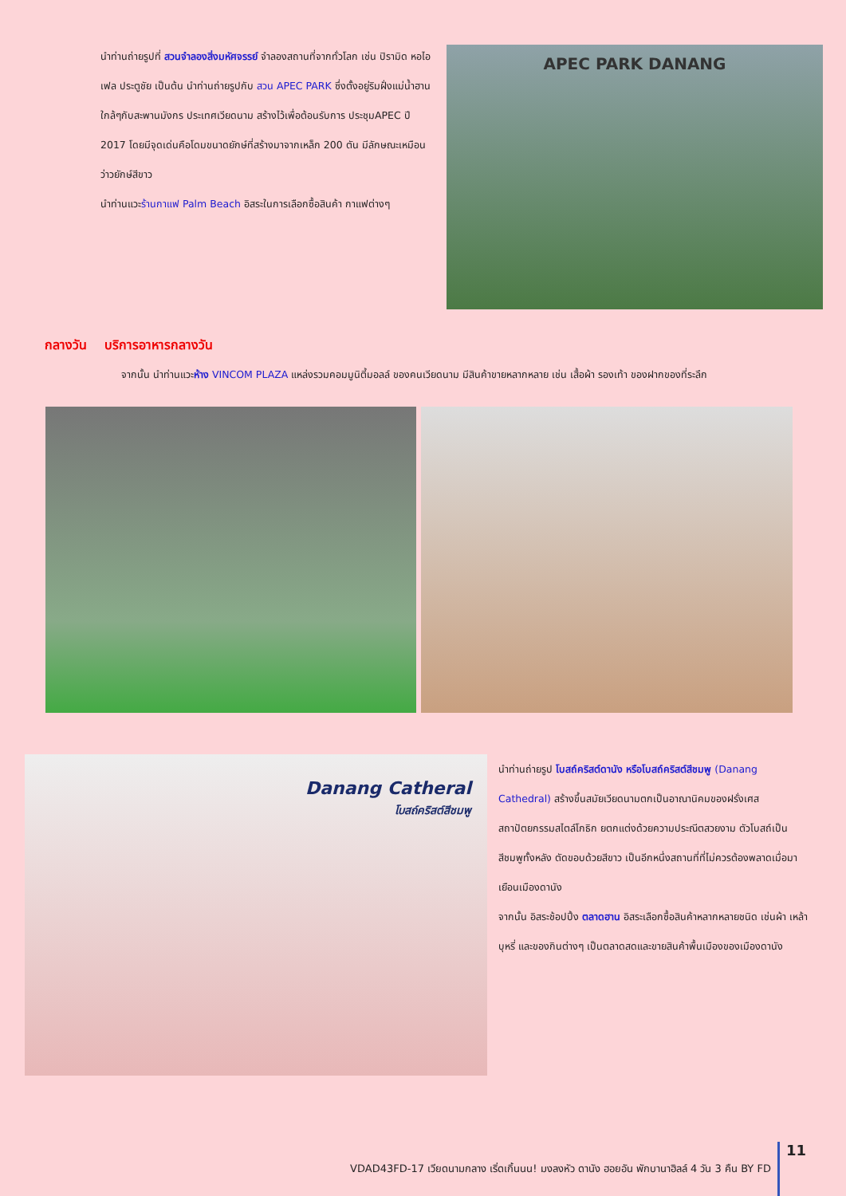นำท่านถ่ายรูปที่ สวนจำลองสิ่งมหัศจรรย์ จำลองสถานที่จากทั่วโลก เช่น ปิรามิด หอไอเฟล ประตูชัย เป็นต้น นำท่านถ่ายรูปกับ สวน APEC PARK ซึ่งตั้งอยู่ริมฝั่งแม่น้ำฮาน ใกล้ๆกับสะพานมังกร ประเทศเวียดนาม สร้างไว้เพื่อต้อนรับการ ประชุมAPEC ปี 2017 โดยมีจุดเด่นคือโดมขนาดยักษ์ที่สร้างมาจากเหล็ก 200 ตัน มีลักษณะเหมือน ว่าวยักษ์สีขาว
นำท่านแวะร้านกาแฟ Palm Beach อิสระในการเลือกซื้อสินค้า กาแฟต่างๆ
APEC PARK DANANG
กลางวัน บริการอาหารกลางวัน
จากนั้น นำท่านแวะห้าง VINCOM PLAZA แหล่งรวมคอมมูนิตี้มอลล์ ของคนเวียดนาม มีสินค้าขายหลากหลาย เช่น เสื้อผ้า รองเท้า ของฝากของที่ระลึก
Danang Catheral
โบสถ์คริสต์สีชมพู
นำท่านถ่ายรูป โบสถ์คริสต์ดานัง หรือโบสถ์คริสต์สีชมพู (Danang Cathedral) สร้างขึ้นสมัยเวียดนามตกเป็นอาณานิคมของฝรั่งเศส สถาปัตยกรรมสไตล์โกธิก ยตกแต่งด้วยความประณีตสวยงาม ตัวโบสถ์เป็นสีชมพูทั้งหลัง ตัดขอบด้วยสีขาว เป็นอีกหนึ่งสถานที่ที่ไม่ควรต้องพลาดเมื่อมาเยือนเมืองดานัง
จากนั้น อิสระช้อปปิ้ง ตลาดฮาน อิสระเลือกซื้อสินค้าหลากหลายชนิด เช่นผ้า เหล้า บุหรี่ และของกินต่างๆ เป็นตลาดสดและขายสินค้าพื้นเมืองของเมืองดานัง
VDAD43FD-17 เวียดนามกลาง เริ่ดเกิ้นนน! มงลงหัว ดานัง ฮอยอัน พักบานาฮิลล์ 4 วัน 3 คืน BY FD 11